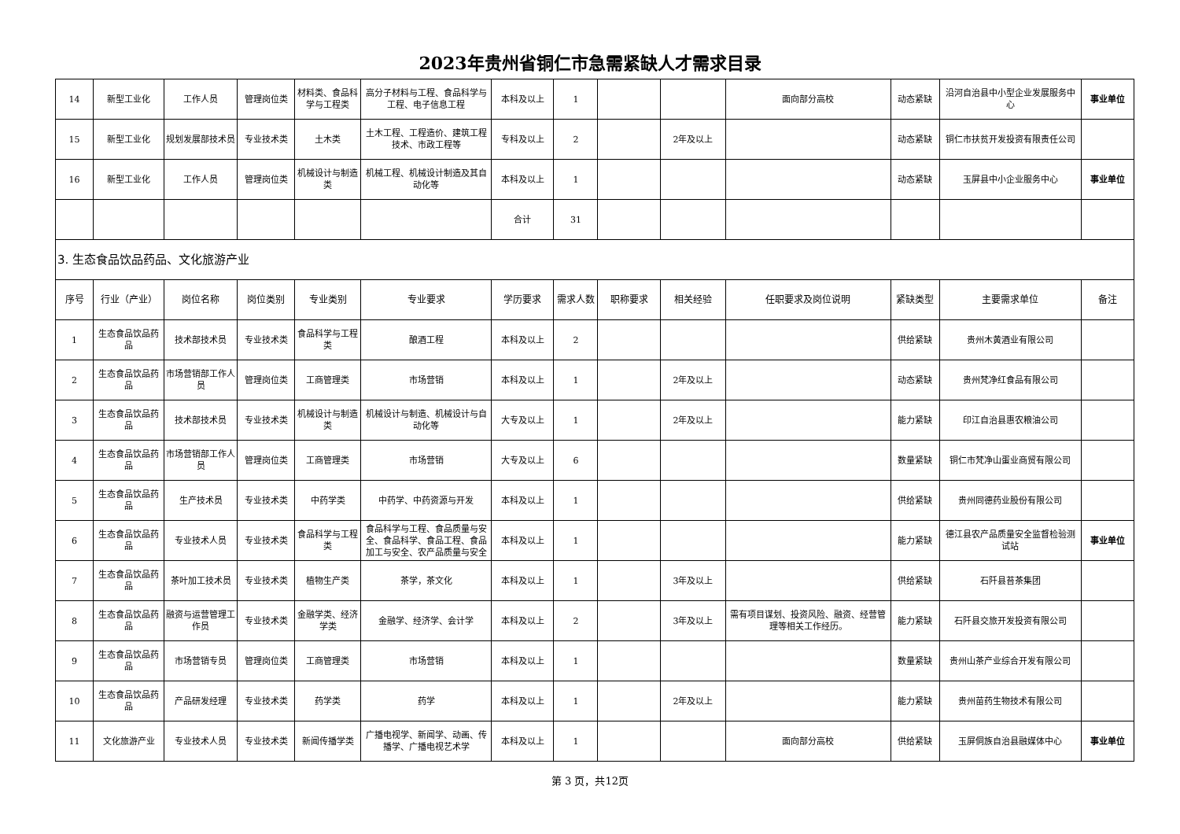2023年贵州省铜仁市急需紧缺人才需求目录
| 14 | 新型工业化 | 工作人员 | 管理岗位类 | 材料类、食品科学与工程类 | 高分子材料与工程、食品科学与工程、电子信息工程 | 本科及以上 | 1 | | | 面向部分高校 | 动态紧缺 | 沿河自治县中小型企业发展服务中心 | 事业单位 |
| 15 | 新型工业化 | 规划发展部技术员 | 专业技术类 | 土木类 | 土木工程、工程造价、建筑工程技术、市政工程等 | 专科及以上 | 2 | | 2年及以上 | | 动态紧缺 | 铜仁市扶贫开发投资有限责任公司 | |
| 16 | 新型工业化 | 工作人员 | 管理岗位类 | 机械设计与制造类 | 机械工程、机械设计制造及其自动化等 | 本科及以上 | 1 | | | | 动态紧缺 | 玉屏县中小企业服务中心 | 事业单位 |
| | | | | | | 合计 | 31 | | | | | | |
| 3. 生态食品饮品药品、文化旅游产业 | | | | | | | | | | | | | |
| 序号 | 行业（产业） | 岗位名称 | 岗位类别 | 专业类别 | 专业要求 | 学历要求 | 需求人数 | 职称要求 | 相关经验 | 任职要求及岗位说明 | 紧缺类型 | 主要需求单位 | 备注 |
| 1 | 生态食品饮品药品 | 技术部技术员 | 专业技术类 | 食品科学与工程类 | 酿酒工程 | 本科及以上 | 2 | | | | 供给紧缺 | 贵州木黄酒业有限公司 | |
| 2 | 生态食品饮品药品 | 市场营销部工作人员 | 管理岗位类 | 工商管理类 | 市场营销 | 本科及以上 | 1 | | 2年及以上 | | 动态紧缺 | 贵州梵净红食品有限公司 | |
| 3 | 生态食品饮品药品 | 技术部技术员 | 专业技术类 | 机械设计与制造类 | 机械设计与制造、机械设计与自动化等 | 大专及以上 | 1 | | 2年及以上 | | 能力紧缺 | 印江自治县惠农粮油公司 | |
| 4 | 生态食品饮品药品 | 市场营销部工作人员 | 管理岗位类 | 工商管理类 | 市场营销 | 大专及以上 | 6 | | | | 数量紧缺 | 铜仁市梵净山蛋业商贸有限公司 | |
| 5 | 生态食品饮品药品 | 生产技术员 | 专业技术类 | 中药学类 | 中药学、中药资源与开发 | 本科及以上 | 1 | | | | 供给紧缺 | 贵州同德药业股份有限公司 | |
| 6 | 生态食品饮品药品 | 专业技术人员 | 专业技术类 | 食品科学与工程类 | 食品科学与工程、食品质量与安全、食品科学、食品工程、食品加工与安全、农产品质量与安全 | 本科及以上 | 1 | | | | 能力紧缺 | 德江县农产品质量安全监督检验测试站 | 事业单位 |
| 7 | 生态食品饮品药品 | 茶叶加工技术员 | 专业技术类 | 植物生产类 | 茶学，茶文化 | 本科及以上 | 1 | | 3年及以上 | | 供给紧缺 | 石阡县苔茶集团 | |
| 8 | 生态食品饮品药品 | 融资与运营管理工作员 | 专业技术类 | 金融学类、经济学类 | 金融学、经济学、会计学 | 本科及以上 | 2 | | 3年及以上 | 需有项目谋划、投资风险、融资、经营管理等相关工作经历。 | 能力紧缺 | 石阡县交旅开发投资有限公司 | |
| 9 | 生态食品饮品药品 | 市场营销专员 | 管理岗位类 | 工商管理类 | 市场营销 | 本科及以上 | 1 | | | | 数量紧缺 | 贵州山茶产业综合开发有限公司 | |
| 10 | 生态食品饮品药品 | 产品研发经理 | 专业技术类 | 药学类 | 药学 | 本科及以上 | 1 | | 2年及以上 | | 能力紧缺 | 贵州苗药生物技术有限公司 | |
| 11 | 文化旅游产业 | 专业技术人员 | 专业技术类 | 新闻传播学类 | 广播电视学、新闻学、动画、传播学、广播电视艺术学 | 本科及以上 | 1 | | | 面向部分高校 | 供给紧缺 | 玉屏侗族自治县融媒体中心 | 事业单位 |
第 3 页，共12页